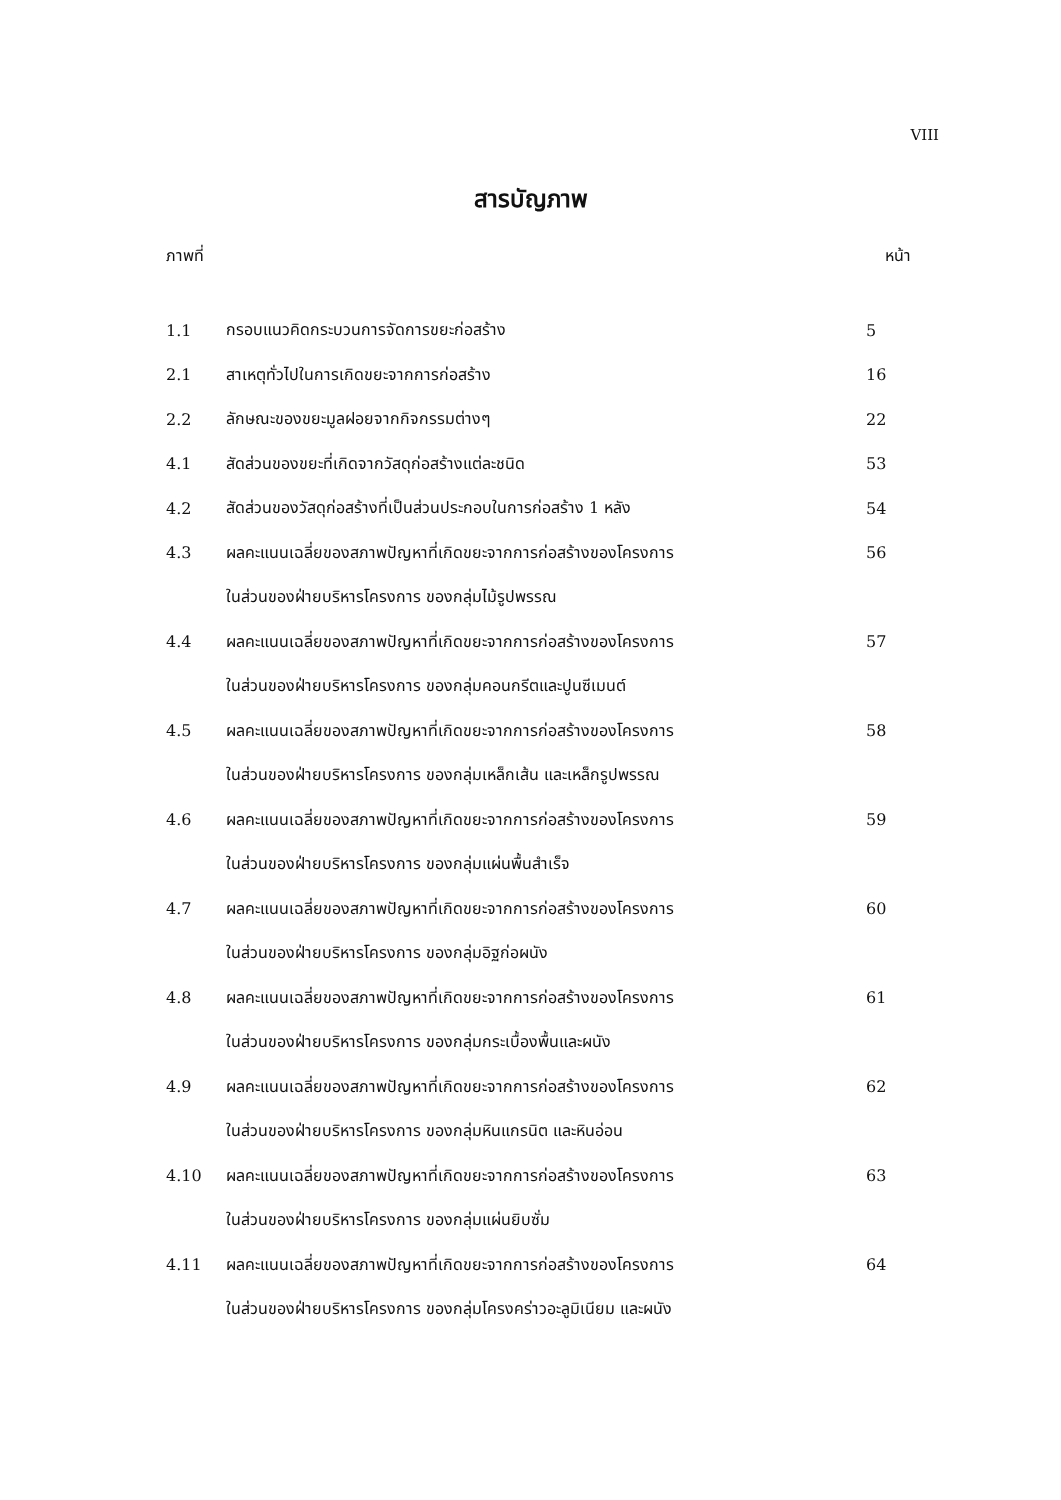VIII
สารบัญภาพ
ภาพที่ หน้า
| 1.1 | กรอบแนวคิดกระบวนการจัดการขยะก่อสร้าง | 5 |
| 2.1 | สาเหตุทั่วไปในการเกิดขยะจากการก่อสร้าง | 16 |
| 2.2 | ลักษณะของขยะมูลฝอยจากกิจกรรมต่างๆ | 22 |
| 4.1 | สัดส่วนของขยะที่เกิดจากวัสดุก่อสร้างแต่ละชนิด | 53 |
| 4.2 | สัดส่วนของวัสดุก่อสร้างที่เป็นส่วนประกอบในการก่อสร้าง 1 หลัง | 54 |
| 4.3 | ผลคะแนนเฉลี่ยของสภาพปัญหาที่เกิดขยะจากการก่อสร้างของโครงการ | 56 |
| | ในส่วนของฝ่ายบริหารโครงการ ของกลุ่มไม้รูปพรรณ | |
| 4.4 | ผลคะแนนเฉลี่ยของสภาพปัญหาที่เกิดขยะจากการก่อสร้างของโครงการ | 57 |
| | ในส่วนของฝ่ายบริหารโครงการ ของกลุ่มคอนกรีตและปูนซีเมนต์ | |
| 4.5 | ผลคะแนนเฉลี่ยของสภาพปัญหาที่เกิดขยะจากการก่อสร้างของโครงการ | 58 |
| | ในส่วนของฝ่ายบริหารโครงการ ของกลุ่มเหล็กเส้น และเหล็กรูปพรรณ | |
| 4.6 | ผลคะแนนเฉลี่ยของสภาพปัญหาที่เกิดขยะจากการก่อสร้างของโครงการ | 59 |
| | ในส่วนของฝ่ายบริหารโครงการ ของกลุ่มแผ่นพื้นสำเร็จ | |
| 4.7 | ผลคะแนนเฉลี่ยของสภาพปัญหาที่เกิดขยะจากการก่อสร้างของโครงการ | 60 |
| | ในส่วนของฝ่ายบริหารโครงการ ของกลุ่มอิฐก่อผนัง | |
| 4.8 | ผลคะแนนเฉลี่ยของสภาพปัญหาที่เกิดขยะจากการก่อสร้างของโครงการ | 61 |
| | ในส่วนของฝ่ายบริหารโครงการ ของกลุ่มกระเบื้องพื้นและผนัง | |
| 4.9 | ผลคะแนนเฉลี่ยของสภาพปัญหาที่เกิดขยะจากการก่อสร้างของโครงการ | 62 |
| | ในส่วนของฝ่ายบริหารโครงการ ของกลุ่มหินแกรนิต และหินอ่อน | |
| 4.10 | ผลคะแนนเฉลี่ยของสภาพปัญหาที่เกิดขยะจากการก่อสร้างของโครงการ | 63 |
| | ในส่วนของฝ่ายบริหารโครงการ ของกลุ่มแผ่นยิบซั่ม | |
| 4.11 | ผลคะแนนเฉลี่ยของสภาพปัญหาที่เกิดขยะจากการก่อสร้างของโครงการ | 64 |
| | ในส่วนของฝ่ายบริหารโครงการ ของกลุ่มโครงคร่าวอะลูมิเนียม และผนัง | |